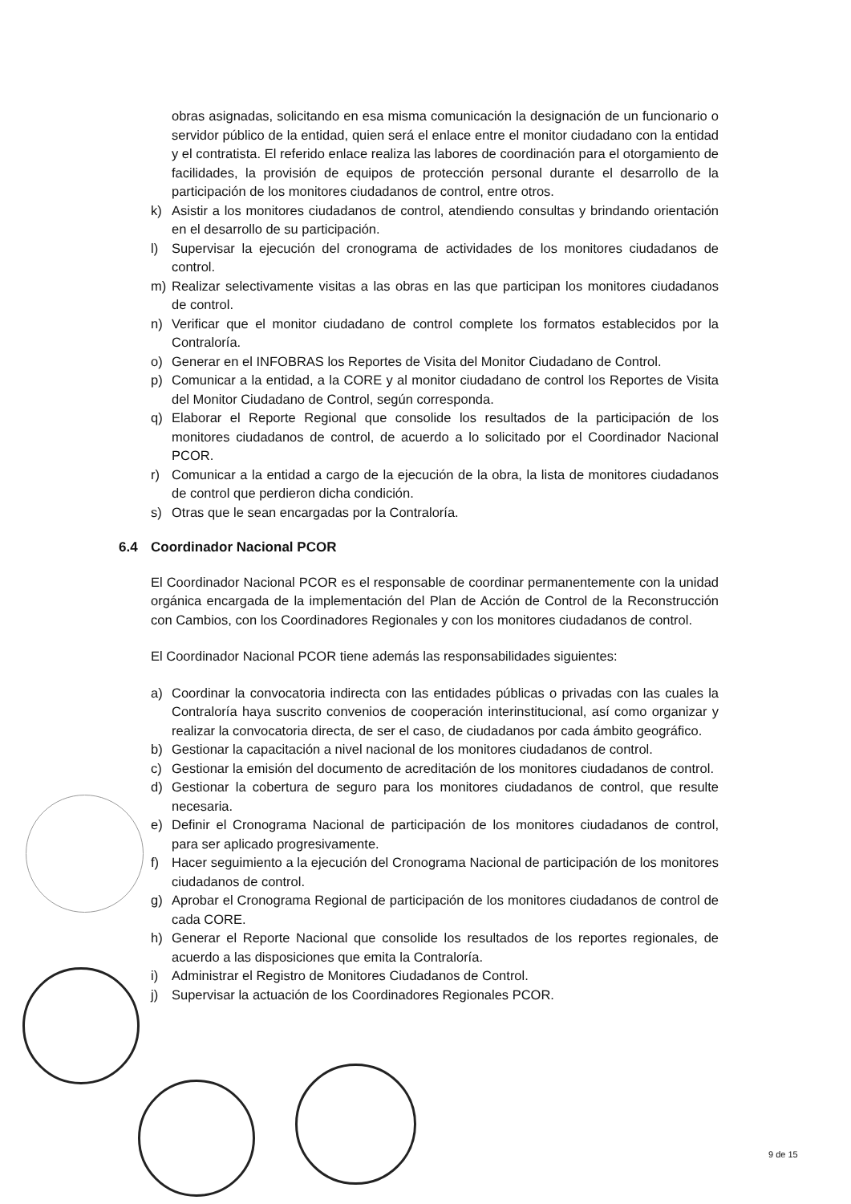obras asignadas, solicitando en esa misma comunicación la designación de un funcionario o servidor público de la entidad, quien será el enlace entre el monitor ciudadano con la entidad y el contratista. El referido enlace realiza las labores de coordinación para el otorgamiento de facilidades, la provisión de equipos de protección personal durante el desarrollo de la participación de los monitores ciudadanos de control, entre otros.
k) Asistir a los monitores ciudadanos de control, atendiendo consultas y brindando orientación en el desarrollo de su participación.
l) Supervisar la ejecución del cronograma de actividades de los monitores ciudadanos de control.
m) Realizar selectivamente visitas a las obras en las que participan los monitores ciudadanos de control.
n) Verificar que el monitor ciudadano de control complete los formatos establecidos por la Contraloría.
o) Generar en el INFOBRAS los Reportes de Visita del Monitor Ciudadano de Control.
p) Comunicar a la entidad, a la CORE y al monitor ciudadano de control los Reportes de Visita del Monitor Ciudadano de Control, según corresponda.
q) Elaborar el Reporte Regional que consolide los resultados de la participación de los monitores ciudadanos de control, de acuerdo a lo solicitado por el Coordinador Nacional PCOR.
r) Comunicar a la entidad a cargo de la ejecución de la obra, la lista de monitores ciudadanos de control que perdieron dicha condición.
s) Otras que le sean encargadas por la Contraloría.
6.4 Coordinador Nacional PCOR
El Coordinador Nacional PCOR es el responsable de coordinar permanentemente con la unidad orgánica encargada de la implementación del Plan de Acción de Control de la Reconstrucción con Cambios, con los Coordinadores Regionales y con los monitores ciudadanos de control.
El Coordinador Nacional PCOR tiene además las responsabilidades siguientes:
a) Coordinar la convocatoria indirecta con las entidades públicas o privadas con las cuales la Contraloría haya suscrito convenios de cooperación interinstitucional, así como organizar y realizar la convocatoria directa, de ser el caso, de ciudadanos por cada ámbito geográfico.
b) Gestionar la capacitación a nivel nacional de los monitores ciudadanos de control.
c) Gestionar la emisión del documento de acreditación de los monitores ciudadanos de control.
d) Gestionar la cobertura de seguro para los monitores ciudadanos de control, que resulte necesaria.
e) Definir el Cronograma Nacional de participación de los monitores ciudadanos de control, para ser aplicado progresivamente.
f) Hacer seguimiento a la ejecución del Cronograma Nacional de participación de los monitores ciudadanos de control.
g) Aprobar el Cronograma Regional de participación de los monitores ciudadanos de control de cada CORE.
h) Generar el Reporte Nacional que consolide los resultados de los reportes regionales, de acuerdo a las disposiciones que emita la Contraloría.
i) Administrar el Registro de Monitores Ciudadanos de Control.
j) Supervisar la actuación de los Coordinadores Regionales PCOR.
9 de 15